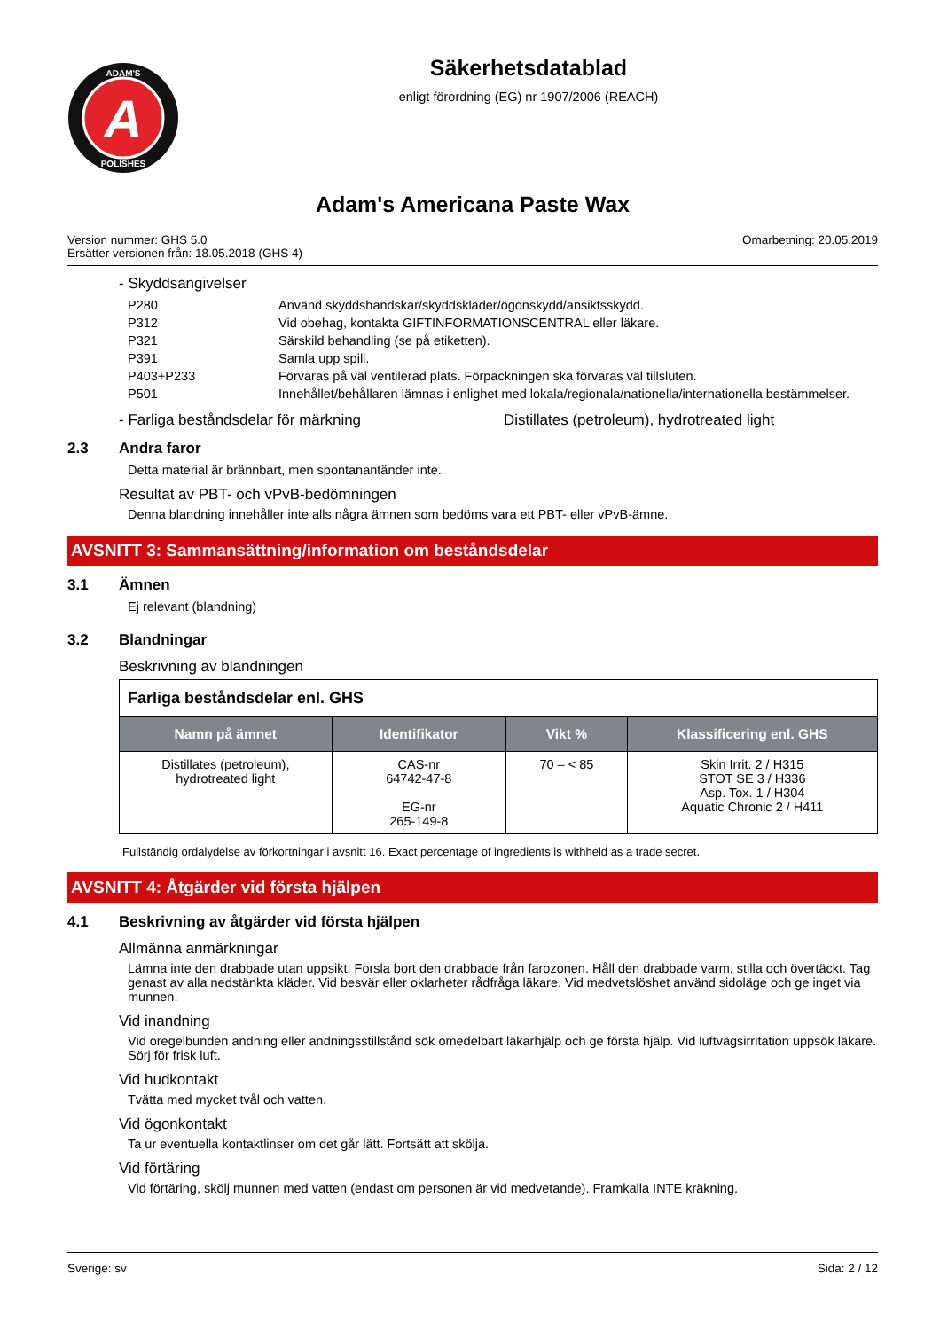A
ADAM'S
POLISHES
Säkerhetsdatablad
enligt förordning (EG) nr 1907/2006 (REACH)
Adam's Americana Paste Wax
Version nummer: GHS 5.0
Ersätter versionen från: 18.05.2018 (GHS 4)
Omarbetning: 20.05.2019
- Skyddsangivelser
| P280 | Använd skyddshandskar/skyddskläder/ögonskydd/ansiktsskydd. |
| P312 | Vid obehag, kontakta GIFTINFORMATIONSCENTRAL eller läkare. |
| P321 | Särskild behandling (se på etiketten). |
| P391 | Samla upp spill. |
| P403+P233 | Förvaras på väl ventilerad plats. Förpackningen ska förvaras väl tillsluten. |
| P501 | Innehållet/behållaren lämnas i enlighet med lokala/regionala/nationella/internationella bestämmelser. |
- Farliga beståndsdelar för märkning Distillates (petroleum), hydrotreated light
2.3 Andra faror
Detta material är brännbart, men spontanantänder inte.
Resultat av PBT- och vPvB-bedömningen
Denna blandning innehåller inte alls några ämnen som bedöms vara ett PBT- eller vPvB-ämne.
AVSNITT 3: Sammansättning/information om beståndsdelar
3.1 Ämnen
Ej relevant (blandning)
3.2 Blandningar
Beskrivning av blandningen
Farliga beståndsdelar enl. GHS
| Namn på ämnet | Identifikator | Vikt % | Klassificering enl. GHS |
| --- | --- | --- | --- |
| Distillates (petroleum), hydrotreated light | CAS-nr 64742-47-8 EG-nr 265-149-8 | 70 – < 85 | Skin Irrit. 2 / H315 STOT SE 3 / H336 Asp. Tox. 1 / H304 Aquatic Chronic 2 / H411 |
Fullständig ordalydelse av förkortningar i avsnitt 16. Exact percentage of ingredients is withheld as a trade secret.
AVSNITT 4: Åtgärder vid första hjälpen
4.1 Beskrivning av åtgärder vid första hjälpen
Allmänna anmärkningar
Lämna inte den drabbade utan uppsikt. Forsla bort den drabbade från farozonen. Håll den drabbade varm, stilla och övertäckt. Tag genast av alla nedstänkta kläder. Vid besvär eller oklarheter rådfråga läkare. Vid medvetslöshet använd sidoläge och ge inget via munnen.
Vid inandning
Vid oregelbunden andning eller andningsstillstånd sök omedelbart läkarhjälp och ge första hjälp. Vid luftvägsirritation uppsök läkare. Sörj för frisk luft.
Vid hudkontakt
Tvätta med mycket tvål och vatten.
Vid ögonkontakt
Ta ur eventuella kontaktlinser om det går lätt. Fortsätt att skölja.
Vid förtäring
Vid förtäring, skölj munnen med vatten (endast om personen är vid medvetande). Framkalla INTE kräkning.
Sverige: sv Sida: 2 / 12